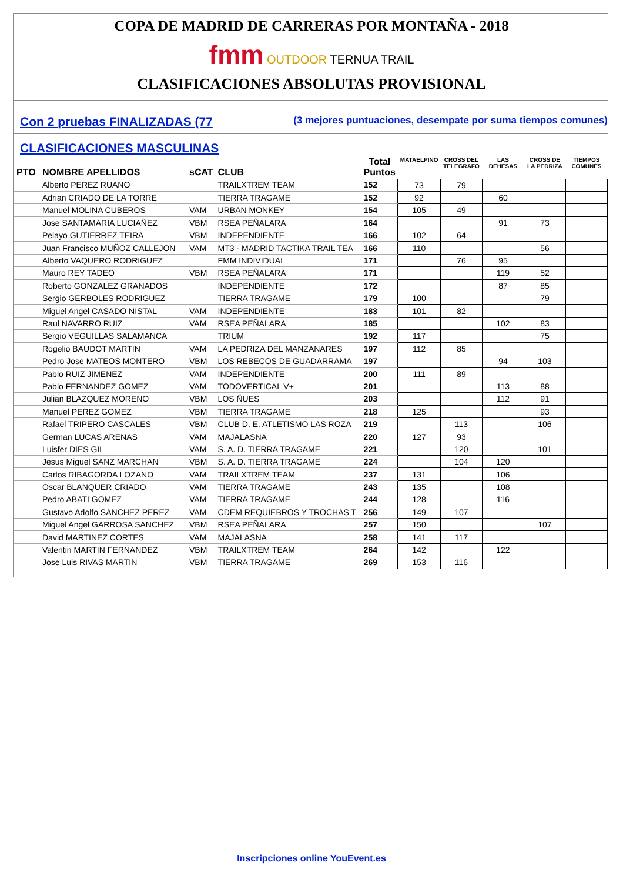COPA DE MADRID DE CARRERAS POR MONTAÑA - 2018
fmm OUTDOOR TERNUA TRAIL
CLASIFICACIONES ABSOLUTAS PROVISIONAL
Con 2 pruebas FINALIZADAS (77 (3 mejores puntuaciones, desempate por suma tiempos comunes)
CLASIFICACIONES MASCULINAS
| PTO | NOMBRE APELLIDOS | sCAT | CLUB | Total Puntos | MATAELPINO | CROSS DEL TELEGRAFO | LAS DEHESAS | CROSS DE LA PEDRIZA | TIEMPOS COMUNES |
| --- | --- | --- | --- | --- | --- | --- | --- | --- | --- |
| | Alberto PEREZ RUANO | | TRAILXTREM TEAM | 152 | 73 | 79 | | | |
| | Adrian CRIADO DE LA TORRE | | TIERRA TRAGAME | 152 | 92 | | 60 | | |
| | Manuel MOLINA CUBEROS | VAM | URBAN MONKEY | 154 | 105 | 49 | | | |
| | Jose SANTAMARIA LUCIAÑEZ | VBM | RSEA PEÑALARA | 164 | | | 91 | 73 | |
| | Pelayo GUTIERREZ TEIRA | VBM | INDEPENDIENTE | 166 | 102 | 64 | | | |
| | Juan Francisco MUÑOZ CALLEJON | VAM | MT3 - MADRID TACTIKA TRAIL TEA | 166 | 110 | | | 56 | |
| | Alberto VAQUERO RODRIGUEZ | | FMM INDIVIDUAL | 171 | | 76 | 95 | | |
| | Mauro REY TADEO | VBM | RSEA PEÑALARA | 171 | | | 119 | 52 | |
| | Roberto GONZALEZ GRANADOS | | INDEPENDIENTE | 172 | | | 87 | 85 | |
| | Sergio GERBOLES RODRIGUEZ | | TIERRA TRAGAME | 179 | 100 | | | 79 | |
| | Miguel Angel CASADO NISTAL | VAM | INDEPENDIENTE | 183 | 101 | 82 | | | |
| | Raul NAVARRO RUIZ | VAM | RSEA PEÑALARA | 185 | | | 102 | 83 | |
| | Sergio VEGUILLAS SALAMANCA | | TRIUM | 192 | 117 | | | 75 | |
| | Rogelio BAUDOT MARTIN | VAM | LA PEDRIZA DEL MANZANARES | 197 | 112 | 85 | | | |
| | Pedro Jose MATEOS MONTERO | VBM | LOS REBECOS DE GUADARRAMA | 197 | | | 94 | 103 | |
| | Pablo RUIZ JIMENEZ | VAM | INDEPENDIENTE | 200 | 111 | 89 | | | |
| | Pablo FERNANDEZ GOMEZ | VAM | TODOVERTICAL V+ | 201 | | | 113 | 88 | |
| | Julian BLAZQUEZ MORENO | VBM | LOS ÑUES | 203 | | | 112 | 91 | |
| | Manuel PEREZ GOMEZ | VBM | TIERRA TRAGAME | 218 | 125 | | | 93 | |
| | Rafael TRIPERO CASCALES | VBM | CLUB D. E. ATLETISMO LAS ROZA | 219 | | 113 | | 106 | |
| | German LUCAS ARENAS | VAM | MAJALASNA | 220 | 127 | 93 | | | |
| | Luisfer DIES GIL | VAM | S. A. D. TIERRA TRAGAME | 221 | | 120 | | 101 | |
| | Jesus Miguel SANZ MARCHAN | VBM | S. A. D. TIERRA TRAGAME | 224 | | 104 | 120 | | |
| | Carlos RIBAGORDA LOZANO | VAM | TRAILXTREM TEAM | 237 | 131 | | 106 | | |
| | Oscar BLANQUER CRIADO | VAM | TIERRA TRAGAME | 243 | 135 | | 108 | | |
| | Pedro ABATI GOMEZ | VAM | TIERRA TRAGAME | 244 | 128 | | 116 | | |
| | Gustavo Adolfo SANCHEZ PEREZ | VAM | CDEM REQUIEBROS Y TROCHAS T | 256 | 149 | 107 | | | |
| | Miguel Angel GARROSA SANCHEZ | VBM | RSEA PEÑALARA | 257 | 150 | | | 107 | |
| | David MARTINEZ CORTES | VAM | MAJALASNA | 258 | 141 | 117 | | | |
| | Valentin MARTIN FERNANDEZ | VBM | TRAILXTREM TEAM | 264 | 142 | | 122 | | |
| | Jose Luis RIVAS MARTIN | VBM | TIERRA TRAGAME | 269 | 153 | 116 | | | |
Inscripciones online YouEvent.es